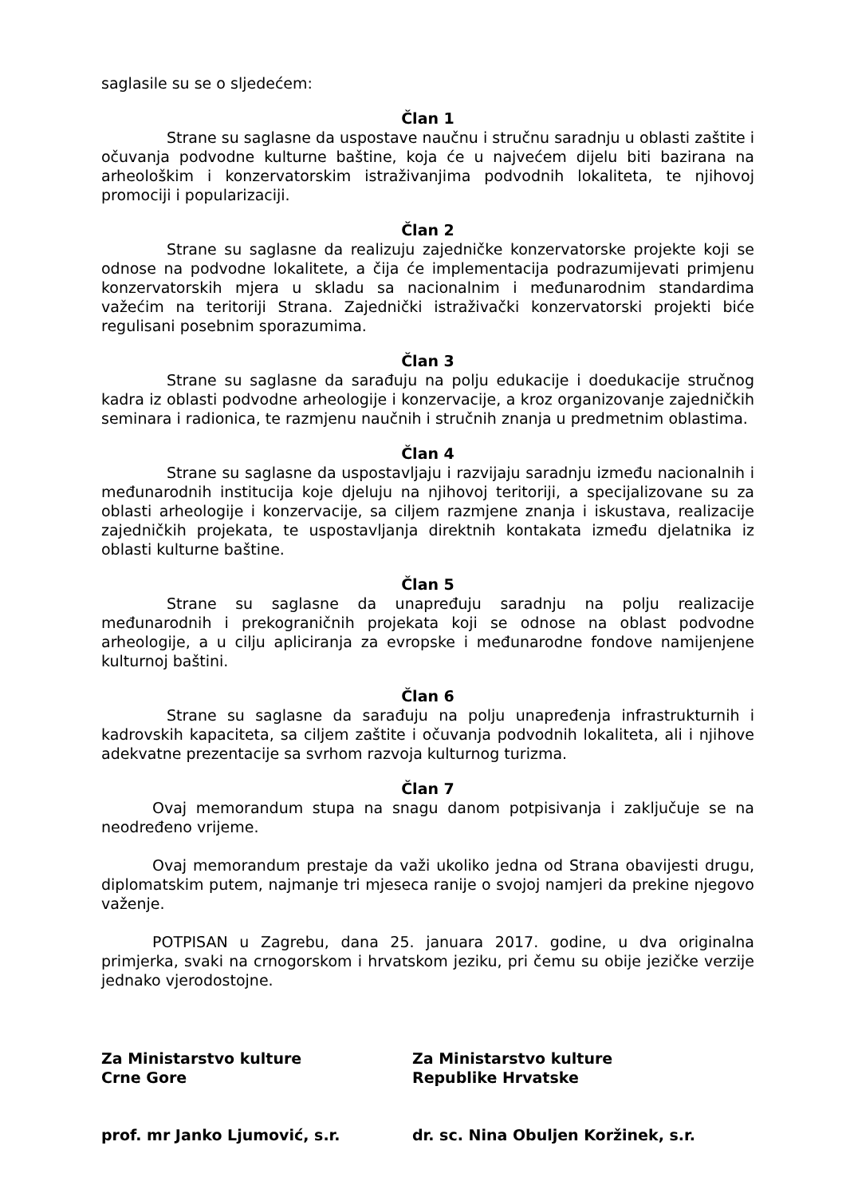saglasile su se o sljedećem:
Član 1
Strane su saglasne da uspostave naučnu i stručnu saradnju u oblasti zaštite i očuvanja podvodne kulturne baštine, koja će u najvećem dijelu biti bazirana na arheološkim i konzervatorskim istraživanjima podvodnih lokaliteta, te njihovoj promociji i popularizaciji.
Član 2
Strane su saglasne da realizuju zajedničke konzervatorske projekte koji se odnose na podvodne lokalitete, a čija će implementacija podrazumijevati primjenu konzervatorskih mjera u skladu sa nacionalnim i međunarodnim standardima važećim na teritoriji Strana. Zajednički istraživački konzervatorski projekti biće regulisani posebnim sporazumima.
Član 3
Strane su saglasne da sarađuju na polju edukacije i doedukacije stručnog kadra iz oblasti podvodne arheologije i konzervacije, a kroz organizovanje zajedničkih seminara i radionica, te razmjenu naučnih i stručnih znanja u predmetnim oblastima.
Član 4
Strane su saglasne da uspostavljaju i razvijaju saradnju između nacionalnih i međunarodnih institucija koje djeluju na njihovoj teritoriji, a specijalizovane su za oblasti arheologije i konzervacije, sa ciljem razmjene znanja i iskustava, realizacije zajedničkih projekata, te uspostavljanja direktnih kontakata između djelatnika iz oblasti kulturne baštine.
Član 5
Strane su saglasne da unapređuju saradnju na polju realizacije međunarodnih i prekograničnih projekata koji se odnose na oblast podvodne arheologije, a u cilju apliciranja za evropske i međunarodne fondove namijenjene kulturnoj baštini.
Član 6
Strane su saglasne da sarađuju na polju unapređenja infrastrukturnih i kadrovskih kapaciteta, sa ciljem zaštite i očuvanja podvodnih lokaliteta, ali i njihove adekvatne prezentacije sa svrhom razvoja kulturnog turizma.
Član 7
Ovaj memorandum stupa na snagu danom potpisivanja i zaključuje se na neodređeno vrijeme.
Ovaj memorandum prestaje da važi ukoliko jedna od Strana obavijesti drugu, diplomatskim putem, najmanje tri mjeseca ranije o svojoj namjeri da prekine njegovo važenje.
POTPISAN u Zagrebu, dana 25. januara 2017. godine, u dva originalna primjerka, svaki na crnogorskom i hrvatskom jeziku, pri čemu su obije jezičke verzije jednako vjerodostojne.
Za Ministarstvo kulture
Crne Gore
prof. mr Janko Ljumović, s.r.
Za Ministarstvo kulture
Republike Hrvatske
dr. sc. Nina Obuljen Koržinek, s.r.